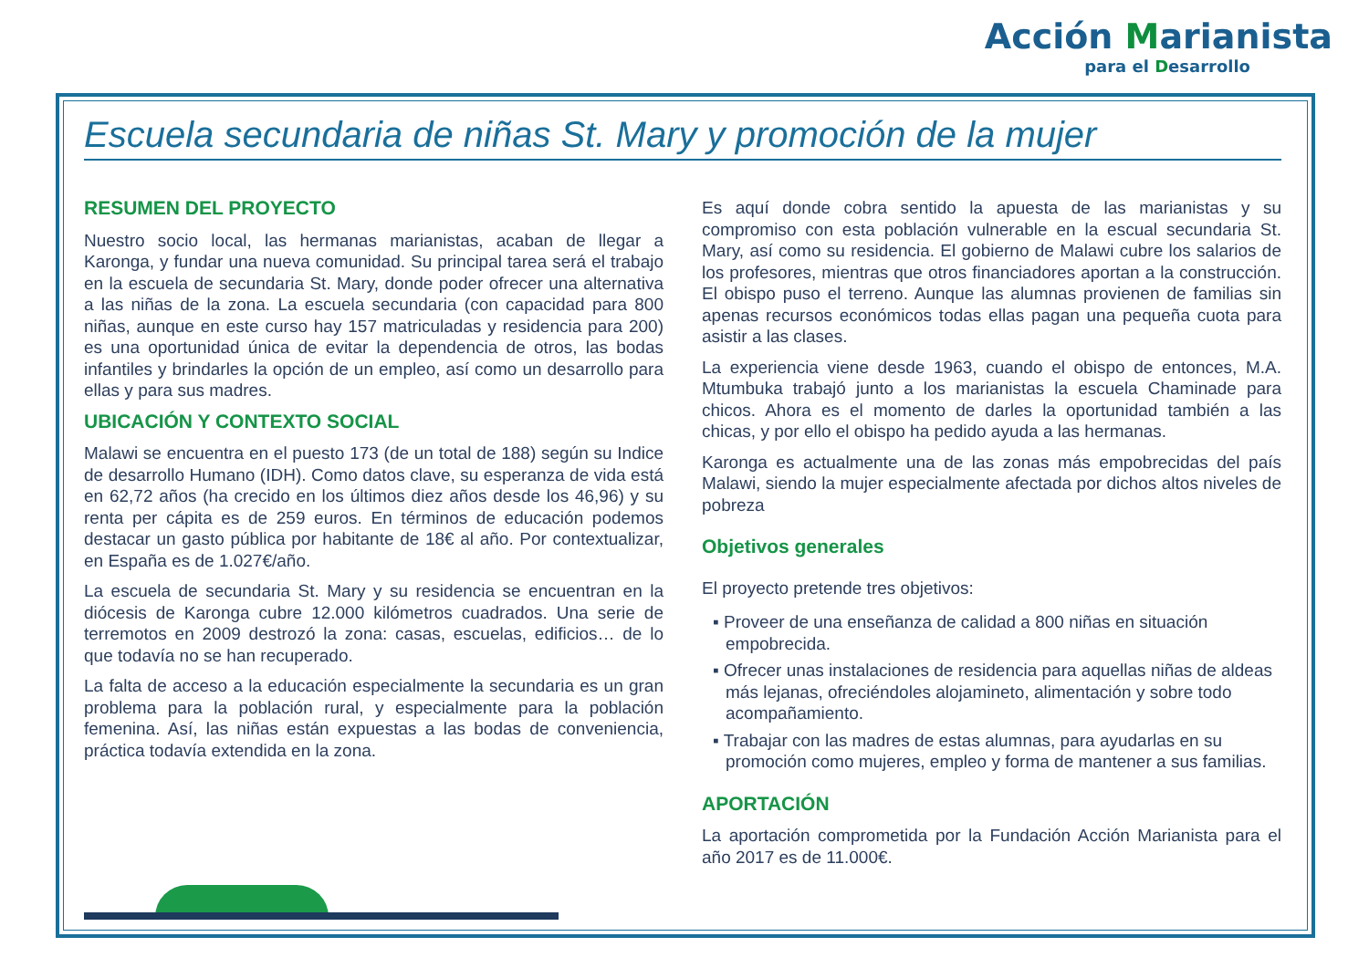Acción Marianista
para el Desarrollo
Escuela secundaria de niñas St. Mary y promoción de la mujer
RESUMEN DEL PROYECTO
Nuestro socio local, las hermanas marianistas, acaban de llegar a Karonga, y fundar una nueva comunidad. Su principal tarea será el trabajo en la escuela de secundaria St. Mary, donde poder ofrecer una alternativa a las niñas de la zona. La escuela secundaria (con capacidad para 800 niñas, aunque en este curso hay 157 matriculadas y residencia para 200) es una oportunidad única de evitar la dependencia de otros, las bodas infantiles y brindarles la opción de un empleo, así como un desarrollo para ellas y para sus madres.
UBICACIÓN Y CONTEXTO SOCIAL
Malawi se encuentra en el puesto 173 (de un total de 188) según su Indice de desarrollo Humano (IDH). Como datos clave, su esperanza de vida está en 62,72 años (ha crecido en los últimos diez años desde los 46,96) y su renta per cápita es de 259 euros. En términos de educación podemos destacar un gasto pública por habitante de 18€ al año. Por contextualizar, en España es de 1.027€/año.
La escuela de secundaria St. Mary y su residencia se encuentran en la diócesis de Karonga cubre 12.000 kilómetros cuadrados. Una serie de terremotos en 2009 destrozó la zona: casas, escuelas, edificios… de lo que todavía no se han recuperado.
La falta de acceso a la educación especialmente la secundaria es un gran problema para la población rural, y especialmente para la población femenina. Así, las niñas están expuestas a las bodas de conveniencia, práctica todavía extendida en la zona.
Es aquí donde cobra sentido la apuesta de las marianistas y su compromiso con esta población vulnerable en la escual secundaria St. Mary, así como su residencia. El gobierno de Malawi cubre los salarios de los profesores, mientras que otros financiadores aportan a la construcción. El obispo puso el terreno. Aunque las alumnas provienen de familias sin apenas recursos económicos todas ellas pagan una pequeña cuota para asistir a las clases.
La experiencia viene desde 1963, cuando el obispo de entonces, M.A. Mtumbuka trabajó junto a los marianistas la escuela Chaminade para chicos. Ahora es el momento de darles la oportunidad también a las chicas, y por ello el obispo ha pedido ayuda a las hermanas.
Karonga es actualmente una de las zonas más empobrecidas del país Malawi, siendo la mujer especialmente afectada por dichos altos niveles de pobreza
Objetivos generales
El proyecto pretende tres objetivos:
▪ Proveer de una enseñanza de calidad a 800 niñas en situación empobrecida.
▪ Ofrecer unas instalaciones de residencia para aquellas niñas de aldeas más lejanas, ofreciéndoles alojamineto, alimentación y sobre todo acompañamiento.
▪ Trabajar con las madres de estas alumnas, para ayudarlas en su promoción como mujeres, empleo y forma de mantener a sus familias.
APORTACIÓN
La aportación comprometida por la Fundación Acción Marianista para el año 2017 es de 11.000€.